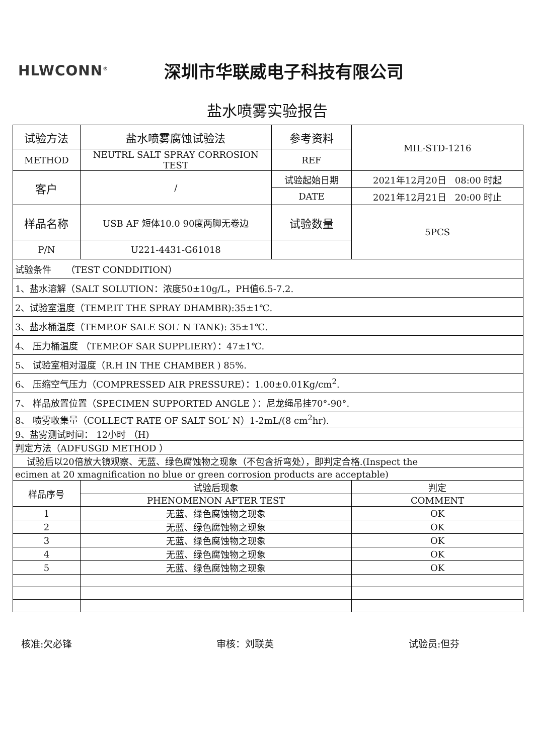HLWCONN<sup>®</sup>
深圳市华联威电子科技有限公司
盐水喷雾实验报告
| 试验方法 | 盐水喷雾腐蚀试验法 | 参考资料 | MIL-STD-1216 |
| METHOD | NEUTRL SALT SPRAY CORROSION TEST | REF | |
| 客户 | / | 试验起始日期 | 2021年12月20日 08:00 时起 |
| | | DATE | 2021年12月21日 20:00 时止 |
| 样品名称 | USB AF 短体10.0 90度两脚无卷边 | 试验数量 | 5PCS |
| P/N | U221-4431-G61018 | | |
| 试验条件 （TEST CONDDITION） | | | |
| 1、盐水溶解（SALT SOLUTION：浓度50±10g/L，PH值6.5-7.2. | | | |
| 2、试验室温度（TEMP.IT THE SPRAY DHAMBR):35±1℃. | | | |
| 3、盐水桶温度（TEMP.OF SALE SOL′ N TANK): 35±1℃. | | | |
| 4、 压力桶温度 （TEMP.OF SAR SUPPLIERY）：47±1℃. | | | |
| 5、 试验室相对湿度（R.H IN THE CHAMBER ) 85%. | | | |
| 6、 压缩空气压力（COMPRESSED AIR PRESSURE）：1.00±0.01Kg/cm<sup>2</sup>. | | | |
| 7、 样品放置位置（SPECIMEN SUPPORTED ANGLE ）：尼龙绳吊挂70°-90°. | | | |
| 8、 喷雾收集量（COLLECT RATE OF SALT SOL′ N）1-2mL/(8 cm<sup>2</sup>hr). | | | |
| 9、盐雾测试时间： 12小时 （H) | | | |
| 判定方法（ADFUSGD METHOD ） | | | |
| 试验后以20倍放大镜观察、无蓝、绿色腐蚀物之现象（不包含折弯处），即判定合格.(Inspect the | | | |
| ecimen at 20 xmagnification no blue or green corrosion products are acceptable) | | | |
| 样品序号 | 试验后现象 | | 判定 |
| | PHENOMENON AFTER TEST | | COMMENT |
| 1 | 无蓝、绿色腐蚀物之现象 | | OK |
| 2 | 无蓝、绿色腐蚀物之现象 | | OK |
| 3 | 无蓝、绿色腐蚀物之现象 | | OK |
| 4 | 无蓝、绿色腐蚀物之现象 | | OK |
| 5 | 无蓝、绿色腐蚀物之现象 | | OK |
核准:欠必锋 审核：刘联英 试验员:但芬